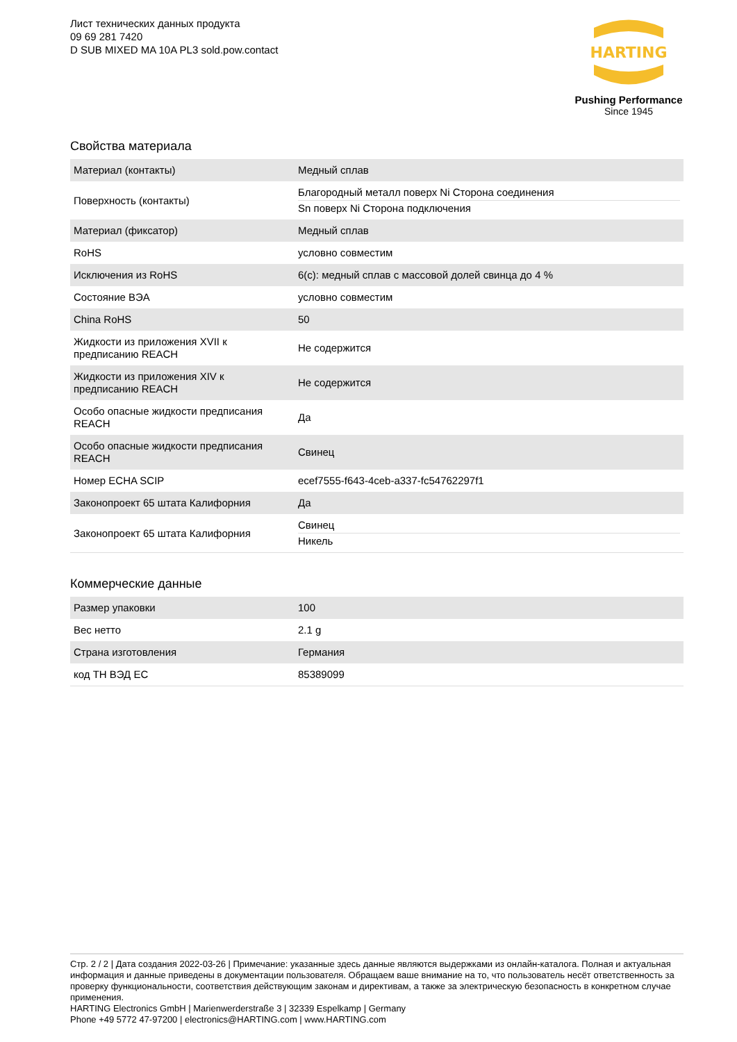Лист технических данных продукта
09 69 281 7420
D SUB MIXED MA 10A PL3 sold.pow.contact
HARTING
Pushing Performance
Since 1945
Свойства материала
| Материал (контакты) | Медный сплав |
| Поверхность (контакты) | Благородный металл поверх Ni Сторона соединения Sn поверх Ni Сторона подключения |
| Материал (фиксатор) | Медный сплав |
| RoHS | условно совместим |
| Исключения из RoHS | 6(c): медный сплав с массовой долей свинца до 4 % |
| Состояние ВЭА | условно совместим |
| China RoHS | 50 |
| Жидкости из приложения XVII к предписанию REACH | Не содержится |
| Жидкости из приложения XIV к предписанию REACH | Не содержится |
| Особо опасные жидкости предписания REACH | Да |
| Особо опасные жидкости предписания REACH | Свинец |
| Номер ECHA SCIP | ecef7555-f643-4ceb-a337-fc54762297f1 |
| Законопроект 65 штата Калифорния | Да |
| Законопроект 65 штата Калифорния | Свинец Никель |
Коммерческие данные
| Размер упаковки | 100 |
| Вес нетто | 2.1 g |
| Страна изготовления | Германия |
| код ТН ВЭД ЕС | 85389099 |
Стр. 2 / 2 | Дата создания 2022-03-26 | Примечание: указанные здесь данные являются выдержками из онлайн-каталога. Полная и актуальная информация и данные приведены в документации пользователя. Обращаем ваше внимание на то, что пользователь несёт ответственность за проверку функциональности, соответствия действующим законам и директивам, а также за электрическую безопасность в конкретном случае применения.
HARTING Electronics GmbH | Marienwerderstraße 3 | 32339 Espelkamp | Germany
Phone +49 5772 47-97200 | electronics@HARTING.com | www.HARTING.com